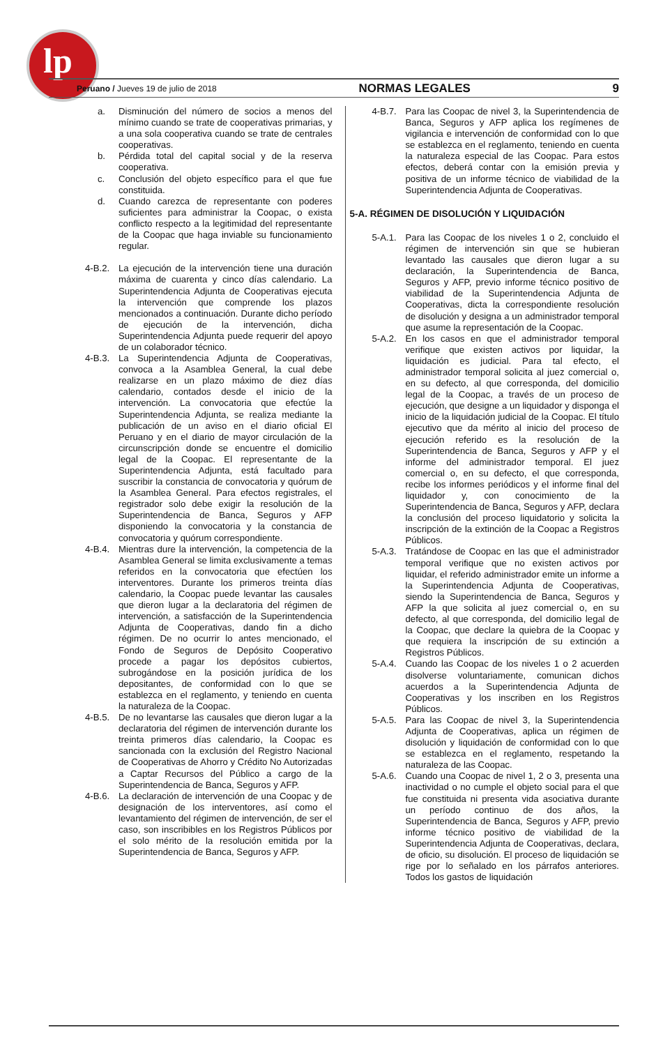lp
Peruano / Jueves 19 de julio de 2018 NORMAS LEGALES 9
a. Disminución del número de socios a menos del mínimo cuando se trate de cooperativas primarias, y a una sola cooperativa cuando se trate de centrales cooperativas.
b. Pérdida total del capital social y de la reserva cooperativa.
c. Conclusión del objeto específico para el que fue constituida.
d. Cuando carezca de representante con poderes suficientes para administrar la Coopac, o exista conflicto respecto a la legitimidad del representante de la Coopac que haga inviable su funcionamiento regular.
4-B.2. La ejecución de la intervención tiene una duración máxima de cuarenta y cinco días calendario. La Superintendencia Adjunta de Cooperativas ejecuta la intervención que comprende los plazos mencionados a continuación. Durante dicho período de ejecución de la intervención, dicha Superintendencia Adjunta puede requerir del apoyo de un colaborador técnico.
4-B.3. La Superintendencia Adjunta de Cooperativas, convoca a la Asamblea General, la cual debe realizarse en un plazo máximo de diez días calendario, contados desde el inicio de la intervención. La convocatoria que efectúe la Superintendencia Adjunta, se realiza mediante la publicación de un aviso en el diario oficial El Peruano y en el diario de mayor circulación de la circunscripción donde se encuentre el domicilio legal de la Coopac. El representante de la Superintendencia Adjunta, está facultado para suscribir la constancia de convocatoria y quórum de la Asamblea General. Para efectos registrales, el registrador solo debe exigir la resolución de la Superintendencia de Banca, Seguros y AFP disponiendo la convocatoria y la constancia de convocatoria y quórum correspondiente.
4-B.4. Mientras dure la intervención, la competencia de la Asamblea General se limita exclusivamente a temas referidos en la convocatoria que efectúen los interventores. Durante los primeros treinta días calendario, la Coopac puede levantar las causales que dieron lugar a la declaratoria del régimen de intervención, a satisfacción de la Superintendencia Adjunta de Cooperativas, dando fin a dicho régimen. De no ocurrir lo antes mencionado, el Fondo de Seguros de Depósito Cooperativo procede a pagar los depósitos cubiertos, subrogándose en la posición jurídica de los depositantes, de conformidad con lo que se establezca en el reglamento, y teniendo en cuenta la naturaleza de la Coopac.
4-B.5. De no levantarse las causales que dieron lugar a la declaratoria del régimen de intervención durante los treinta primeros días calendario, la Coopac es sancionada con la exclusión del Registro Nacional de Cooperativas de Ahorro y Crédito No Autorizadas a Captar Recursos del Público a cargo de la Superintendencia de Banca, Seguros y AFP.
4-B.6. La declaración de intervención de una Coopac y de designación de los interventores, así como el levantamiento del régimen de intervención, de ser el caso, son inscribibles en los Registros Públicos por el solo mérito de la resolución emitida por la Superintendencia de Banca, Seguros y AFP.
4-B.7. Para las Coopac de nivel 3, la Superintendencia de Banca, Seguros y AFP aplica los regímenes de vigilancia e intervención de conformidad con lo que se establezca en el reglamento, teniendo en cuenta la naturaleza especial de las Coopac. Para estos efectos, deberá contar con la emisión previa y positiva de un informe técnico de viabilidad de la Superintendencia Adjunta de Cooperativas.
5-A. RÉGIMEN DE DISOLUCIÓN Y LIQUIDACIÓN
5-A.1. Para las Coopac de los niveles 1 o 2, concluido el régimen de intervención sin que se hubieran levantado las causales que dieron lugar a su declaración, la Superintendencia de Banca, Seguros y AFP, previo informe técnico positivo de viabilidad de la Superintendencia Adjunta de Cooperativas, dicta la correspondiente resolución de disolución y designa a un administrador temporal que asume la representación de la Coopac.
5-A.2. En los casos en que el administrador temporal verifique que existen activos por liquidar, la liquidación es judicial. Para tal efecto, el administrador temporal solicita al juez comercial o, en su defecto, al que corresponda, del domicilio legal de la Coopac, a través de un proceso de ejecución, que designe a un liquidador y disponga el inicio de la liquidación judicial de la Coopac. El título ejecutivo que da mérito al inicio del proceso de ejecución referido es la resolución de la Superintendencia de Banca, Seguros y AFP y el informe del administrador temporal. El juez comercial o, en su defecto, el que corresponda, recibe los informes periódicos y el informe final del liquidador y, con conocimiento de la Superintendencia de Banca, Seguros y AFP, declara la conclusión del proceso liquidatorio y solicita la inscripción de la extinción de la Coopac a Registros Públicos.
5-A.3. Tratándose de Coopac en las que el administrador temporal verifique que no existen activos por liquidar, el referido administrador emite un informe a la Superintendencia Adjunta de Cooperativas, siendo la Superintendencia de Banca, Seguros y AFP la que solicita al juez comercial o, en su defecto, al que corresponda, del domicilio legal de la Coopac, que declare la quiebra de la Coopac y que requiera la inscripción de su extinción a Registros Públicos.
5-A.4. Cuando las Coopac de los niveles 1 o 2 acuerden disolverse voluntariamente, comunican dichos acuerdos a la Superintendencia Adjunta de Cooperativas y los inscriben en los Registros Públicos.
5-A.5. Para las Coopac de nivel 3, la Superintendencia Adjunta de Cooperativas, aplica un régimen de disolución y liquidación de conformidad con lo que se establezca en el reglamento, respetando la naturaleza de las Coopac.
5-A.6. Cuando una Coopac de nivel 1, 2 o 3, presenta una inactividad o no cumple el objeto social para el que fue constituida ni presenta vida asociativa durante un período continuo de dos años, la Superintendencia de Banca, Seguros y AFP, previo informe técnico positivo de viabilidad de la Superintendencia Adjunta de Cooperativas, declara, de oficio, su disolución. El proceso de liquidación se rige por lo señalado en los párrafos anteriores. Todos los gastos de liquidación